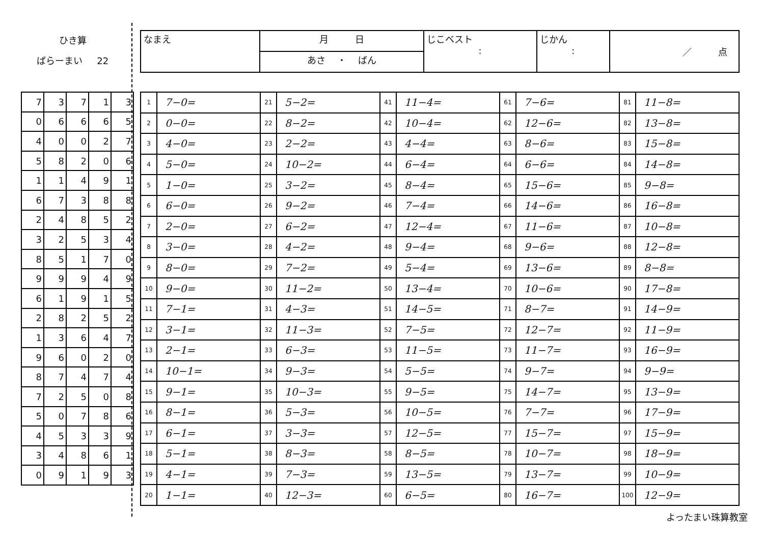ひき算
ばらーまい 22
| なまえ | 月 日 | じこベスト : | じかん : | ／ 点 |
| | あさ ・ ばん | | | |
| 7 | 3 | 7 | 1 | 3 |
| 0 | 6 | 6 | 6 | 5 |
| 4 | 0 | 0 | 2 | 7 |
| 5 | 8 | 2 | 0 | 6 |
| 1 | 1 | 4 | 9 | 1 |
| 6 | 7 | 3 | 8 | 8 |
| 2 | 4 | 8 | 5 | 2 |
| 3 | 2 | 5 | 3 | 4 |
| 8 | 5 | 1 | 7 | 0 |
| 9 | 9 | 9 | 4 | 9 |
| 6 | 1 | 9 | 1 | 5 |
| 2 | 8 | 2 | 5 | 2 |
| 1 | 3 | 6 | 4 | 7 |
| 9 | 6 | 0 | 2 | 0 |
| 8 | 7 | 4 | 7 | 4 |
| 7 | 2 | 5 | 0 | 8 |
| 5 | 0 | 7 | 8 | 6 |
| 4 | 5 | 3 | 3 | 9 |
| 3 | 4 | 8 | 6 | 1 |
| 0 | 9 | 1 | 9 | 3 |
| 1 | 7−0= | 21 | 5−2= | 41 | 11−4= | 61 | 7−6= | 81 | 11−8= |
| 2 | 0−0= | 22 | 8−2= | 42 | 10−4= | 62 | 12−6= | 82 | 13−8= |
| 3 | 4−0= | 23 | 2−2= | 43 | 4−4= | 63 | 8−6= | 83 | 15−8= |
| 4 | 5−0= | 24 | 10−2= | 44 | 6−4= | 64 | 6−6= | 84 | 14−8= |
| 5 | 1−0= | 25 | 3−2= | 45 | 8−4= | 65 | 15−6= | 85 | 9−8= |
| 6 | 6−0= | 26 | 9−2= | 46 | 7−4= | 66 | 14−6= | 86 | 16−8= |
| 7 | 2−0= | 27 | 6−2= | 47 | 12−4= | 67 | 11−6= | 87 | 10−8= |
| 8 | 3−0= | 28 | 4−2= | 48 | 9−4= | 68 | 9−6= | 88 | 12−8= |
| 9 | 8−0= | 29 | 7−2= | 49 | 5−4= | 69 | 13−6= | 89 | 8−8= |
| 10 | 9−0= | 30 | 11−2= | 50 | 13−4= | 70 | 10−6= | 90 | 17−8= |
| 11 | 7−1= | 31 | 4−3= | 51 | 14−5= | 71 | 8−7= | 91 | 14−9= |
| 12 | 3−1= | 32 | 11−3= | 52 | 7−5= | 72 | 12−7= | 92 | 11−9= |
| 13 | 2−1= | 33 | 6−3= | 53 | 11−5= | 73 | 11−7= | 93 | 16−9= |
| 14 | 10−1= | 34 | 9−3= | 54 | 5−5= | 74 | 9−7= | 94 | 9−9= |
| 15 | 9−1= | 35 | 10−3= | 55 | 9−5= | 75 | 14−7= | 95 | 13−9= |
| 16 | 8−1= | 36 | 5−3= | 56 | 10−5= | 76 | 7−7= | 96 | 17−9= |
| 17 | 6−1= | 37 | 3−3= | 57 | 12−5= | 77 | 15−7= | 97 | 15−9= |
| 18 | 5−1= | 38 | 8−3= | 58 | 8−5= | 78 | 10−7= | 98 | 18−9= |
| 19 | 4−1= | 39 | 7−3= | 59 | 13−5= | 79 | 13−7= | 99 | 10−9= |
| 20 | 1−1= | 40 | 12−3= | 60 | 6−5= | 80 | 16−7= | 100 | 12−9= |
よったまい珠算教室